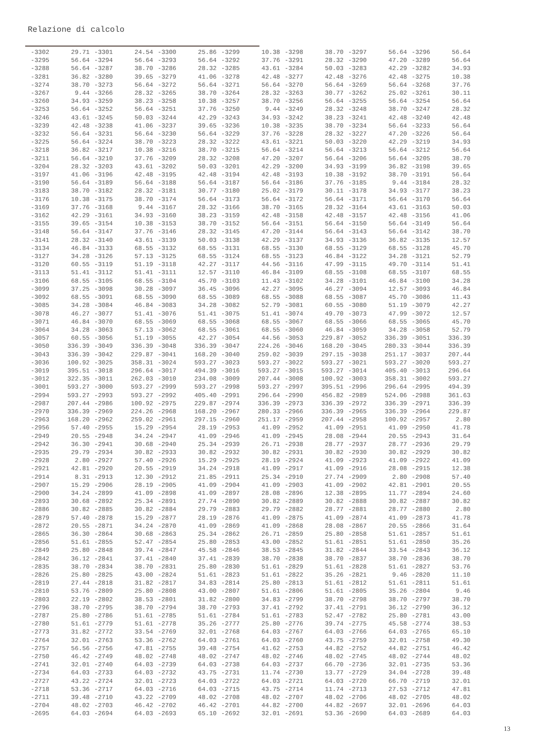Relazione di calcolo
| -3302 | 29.71 | -3301 | 24.54 | -3300 | 25.86 | -3299 | 10.38 | -3298 | 38.70 | -3297 | 56.64 | -3296 | 56.64 |
| -3295 | 56.64 | -3294 | 56.64 | -3293 | 56.64 | -3292 | 37.76 | -3291 | 28.32 | -3290 | 47.20 | -3289 | 56.64 |
| -3288 | 56.64 | -3287 | 38.70 | -3286 | 28.32 | -3285 | 43.61 | -3284 | 50.03 | -3283 | 42.29 | -3282 | 34.93 |
| -3281 | 36.82 | -3280 | 39.65 | -3279 | 41.06 | -3278 | 42.48 | -3277 | 42.48 | -3276 | 42.48 | -3275 | 10.38 |
| -3274 | 38.70 | -3273 | 56.64 | -3272 | 56.64 | -3271 | 56.64 | -3270 | 56.64 | -3269 | 56.64 | -3268 | 37.76 |
| -3267 | 9.44 | -3266 | 28.32 | -3265 | 38.70 | -3264 | 28.32 | -3263 | 30.77 | -3262 | 25.02 | -3261 | 30.11 |
| -3260 | 34.93 | -3259 | 38.23 | -3258 | 10.38 | -3257 | 38.70 | -3256 | 56.64 | -3255 | 56.64 | -3254 | 56.64 |
| -3253 | 56.64 | -3252 | 56.64 | -3251 | 37.76 | -3250 | 9.44 | -3249 | 28.32 | -3248 | 38.70 | -3247 | 28.32 |
| -3246 | 43.61 | -3245 | 50.03 | -3244 | 42.29 | -3243 | 34.93 | -3242 | 38.23 | -3241 | 42.48 | -3240 | 42.48 |
| -3239 | 42.48 | -3238 | 41.06 | -3237 | 39.65 | -3236 | 10.38 | -3235 | 38.70 | -3234 | 56.64 | -3233 | 56.64 |
| -3232 | 56.64 | -3231 | 56.64 | -3230 | 56.64 | -3229 | 37.76 | -3228 | 28.32 | -3227 | 47.20 | -3226 | 56.64 |
| -3225 | 56.64 | -3224 | 38.70 | -3223 | 28.32 | -3222 | 43.61 | -3221 | 50.03 | -3220 | 42.29 | -3219 | 34.93 |
| -3218 | 36.82 | -3217 | 10.38 | -3216 | 38.70 | -3215 | 56.64 | -3214 | 56.64 | -3213 | 56.64 | -3212 | 56.64 |
| -3211 | 56.64 | -3210 | 37.76 | -3209 | 28.32 | -3208 | 47.20 | -3207 | 56.64 | -3206 | 56.64 | -3205 | 38.70 |
| -3204 | 28.32 | -3203 | 43.61 | -3202 | 50.03 | -3201 | 42.29 | -3200 | 34.93 | -3199 | 36.82 | -3198 | 39.65 |
| -3197 | 41.06 | -3196 | 42.48 | -3195 | 42.48 | -3194 | 42.48 | -3193 | 10.38 | -3192 | 38.70 | -3191 | 56.64 |
| -3190 | 56.64 | -3189 | 56.64 | -3188 | 56.64 | -3187 | 56.64 | -3186 | 37.76 | -3185 | 9.44 | -3184 | 28.32 |
| -3183 | 38.70 | -3182 | 28.32 | -3181 | 30.77 | -3180 | 25.02 | -3179 | 30.11 | -3178 | 34.93 | -3177 | 38.23 |
| -3176 | 10.38 | -3175 | 38.70 | -3174 | 56.64 | -3173 | 56.64 | -3172 | 56.64 | -3171 | 56.64 | -3170 | 56.64 |
| -3169 | 37.76 | -3168 | 9.44 | -3167 | 28.32 | -3166 | 38.70 | -3165 | 28.32 | -3164 | 43.61 | -3163 | 50.03 |
| -3162 | 42.29 | -3161 | 34.93 | -3160 | 38.23 | -3159 | 42.48 | -3158 | 42.48 | -3157 | 42.48 | -3156 | 41.06 |
| -3155 | 39.65 | -3154 | 10.38 | -3153 | 38.70 | -3152 | 56.64 | -3151 | 56.64 | -3150 | 56.64 | -3149 | 56.64 |
| -3148 | 56.64 | -3147 | 37.76 | -3146 | 28.32 | -3145 | 47.20 | -3144 | 56.64 | -3143 | 56.64 | -3142 | 38.70 |
| -3141 | 28.32 | -3140 | 43.61 | -3139 | 50.03 | -3138 | 42.29 | -3137 | 34.93 | -3136 | 36.82 | -3135 | 12.57 |
| -3134 | 46.84 | -3133 | 68.55 | -3132 | 68.55 | -3131 | 68.55 | -3130 | 68.55 | -3129 | 68.55 | -3128 | 45.70 |
| -3127 | 34.28 | -3126 | 57.13 | -3125 | 68.55 | -3124 | 68.55 | -3123 | 46.84 | -3122 | 34.28 | -3121 | 52.79 |
| -3120 | 60.55 | -3119 | 51.19 | -3118 | 42.27 | -3117 | 44.56 | -3116 | 47.99 | -3115 | 49.70 | -3114 | 51.41 |
| -3113 | 51.41 | -3112 | 51.41 | -3111 | 12.57 | -3110 | 46.84 | -3109 | 68.55 | -3108 | 68.55 | -3107 | 68.55 |
| -3106 | 68.55 | -3105 | 68.55 | -3104 | 45.70 | -3103 | 11.43 | -3102 | 34.28 | -3101 | 46.84 | -3100 | 34.28 |
| -3099 | 37.25 | -3098 | 30.28 | -3097 | 36.45 | -3096 | 42.27 | -3095 | 46.27 | -3094 | 12.57 | -3093 | 46.84 |
| -3092 | 68.55 | -3091 | 68.55 | -3090 | 68.55 | -3089 | 68.55 | -3088 | 68.55 | -3087 | 45.70 | -3086 | 11.43 |
| -3085 | 34.28 | -3084 | 46.84 | -3083 | 34.28 | -3082 | 52.79 | -3081 | 60.55 | -3080 | 51.19 | -3079 | 42.27 |
| -3078 | 46.27 | -3077 | 51.41 | -3076 | 51.41 | -3075 | 51.41 | -3074 | 49.70 | -3073 | 47.99 | -3072 | 12.57 |
| -3071 | 46.84 | -3070 | 68.55 | -3069 | 68.55 | -3068 | 68.55 | -3067 | 68.55 | -3066 | 68.55 | -3065 | 45.70 |
| -3064 | 34.28 | -3063 | 57.13 | -3062 | 68.55 | -3061 | 68.55 | -3060 | 46.84 | -3059 | 34.28 | -3058 | 52.79 |
| -3057 | 60.55 | -3056 | 51.19 | -3055 | 42.27 | -3054 | 44.56 | -3053 | 229.87 | -3052 | 336.39 | -3051 | 336.39 |
| -3050 | 336.39 | -3049 | 336.39 | -3048 | 336.39 | -3047 | 224.26 | -3046 | 168.20 | -3045 | 280.33 | -3044 | 336.39 |
| -3043 | 336.39 | -3042 | 229.87 | -3041 | 168.20 | -3040 | 259.02 | -3039 | 297.15 | -3038 | 251.17 | -3037 | 207.44 |
| -3036 | 100.92 | -3025 | 358.31 | -3024 | 593.27 | -3023 | 593.27 | -3022 | 593.27 | -3021 | 593.27 | -3020 | 593.27 |
| -3019 | 395.51 | -3018 | 296.64 | -3017 | 494.39 | -3016 | 593.27 | -3015 | 593.27 | -3014 | 405.40 | -3013 | 296.64 |
| -3012 | 322.35 | -3011 | 262.03 | -3010 | 234.08 | -3009 | 207.44 | -3008 | 100.92 | -3003 | 358.31 | -3002 | 593.27 |
| -3001 | 593.27 | -3000 | 593.27 | -2999 | 593.27 | -2998 | 593.27 | -2997 | 395.51 | -2996 | 296.64 | -2995 | 494.39 |
| -2994 | 593.27 | -2993 | 593.27 | -2992 | 405.40 | -2991 | 296.64 | -2990 | 456.82 | -2989 | 524.06 | -2988 | 361.63 |
| -2987 | 207.44 | -2986 | 100.92 | -2975 | 229.87 | -2974 | 336.39 | -2973 | 336.39 | -2972 | 336.39 | -2971 | 336.39 |
| -2970 | 336.39 | -2969 | 224.26 | -2968 | 168.20 | -2967 | 280.33 | -2966 | 336.39 | -2965 | 336.39 | -2964 | 229.87 |
| -2963 | 168.20 | -2962 | 259.02 | -2961 | 297.15 | -2960 | 251.17 | -2959 | 207.44 | -2958 | 100.92 | -2957 | 2.80 |
| -2956 | 57.40 | -2955 | 15.29 | -2954 | 28.19 | -2953 | 41.09 | -2952 | 41.09 | -2951 | 41.09 | -2950 | 41.78 |
| -2949 | 20.55 | -2948 | 34.24 | -2947 | 41.09 | -2946 | 41.09 | -2945 | 28.08 | -2944 | 20.55 | -2943 | 31.64 |
| -2942 | 36.30 | -2941 | 30.68 | -2940 | 25.34 | -2939 | 26.71 | -2938 | 28.77 | -2937 | 28.77 | -2936 | 29.79 |
| -2935 | 29.79 | -2934 | 30.82 | -2933 | 30.82 | -2932 | 30.82 | -2931 | 30.82 | -2930 | 30.82 | -2929 | 30.82 |
| -2928 | 2.80 | -2927 | 57.40 | -2926 | 15.29 | -2925 | 28.19 | -2924 | 41.09 | -2923 | 41.09 | -2922 | 41.09 |
| -2921 | 42.81 | -2920 | 20.55 | -2919 | 34.24 | -2918 | 41.09 | -2917 | 41.09 | -2916 | 28.08 | -2915 | 12.38 |
| -2914 | 8.31 | -2913 | 12.30 | -2912 | 21.85 | -2911 | 25.34 | -2910 | 27.74 | -2909 | 2.80 | -2908 | 57.40 |
| -2907 | 15.29 | -2906 | 28.19 | -2905 | 41.09 | -2904 | 41.09 | -2903 | 41.09 | -2902 | 42.81 | -2901 | 20.55 |
| -2900 | 34.24 | -2899 | 41.09 | -2898 | 41.09 | -2897 | 28.08 | -2896 | 12.38 | -2895 | 11.77 | -2894 | 24.60 |
| -2893 | 30.68 | -2892 | 25.34 | -2891 | 27.74 | -2890 | 30.82 | -2889 | 30.82 | -2888 | 30.82 | -2887 | 30.82 |
| -2886 | 30.82 | -2885 | 30.82 | -2884 | 29.79 | -2883 | 29.79 | -2882 | 28.77 | -2881 | 28.77 | -2880 | 2.80 |
| -2879 | 57.40 | -2878 | 15.29 | -2877 | 28.19 | -2876 | 41.09 | -2875 | 41.09 | -2874 | 41.09 | -2873 | 41.78 |
| -2872 | 20.55 | -2871 | 34.24 | -2870 | 41.09 | -2869 | 41.09 | -2868 | 28.08 | -2867 | 20.55 | -2866 | 31.64 |
| -2865 | 36.30 | -2864 | 30.68 | -2863 | 25.34 | -2862 | 26.71 | -2859 | 25.80 | -2858 | 51.61 | -2857 | 51.61 |
| -2856 | 51.61 | -2855 | 52.47 | -2854 | 25.80 | -2853 | 43.00 | -2852 | 51.61 | -2851 | 51.61 | -2850 | 35.26 |
| -2849 | 25.80 | -2848 | 39.74 | -2847 | 45.58 | -2846 | 38.53 | -2845 | 31.82 | -2844 | 33.54 | -2843 | 36.12 |
| -2842 | 36.12 | -2841 | 37.41 | -2840 | 37.41 | -2839 | 38.70 | -2838 | 38.70 | -2837 | 38.70 | -2836 | 38.70 |
| -2835 | 38.70 | -2834 | 38.70 | -2831 | 25.80 | -2830 | 51.61 | -2829 | 51.61 | -2828 | 51.61 | -2827 | 53.76 |
| -2826 | 25.80 | -2825 | 43.00 | -2824 | 51.61 | -2823 | 51.61 | -2822 | 35.26 | -2821 | 9.46 | -2820 | 11.10 |
| -2819 | 27.44 | -2818 | 31.82 | -2817 | 34.83 | -2814 | 25.80 | -2813 | 51.61 | -2812 | 51.61 | -2811 | 51.61 |
| -2810 | 53.76 | -2809 | 25.80 | -2808 | 43.00 | -2807 | 51.61 | -2806 | 51.61 | -2805 | 35.26 | -2804 | 9.46 |
| -2803 | 22.19 | -2802 | 38.53 | -2801 | 31.82 | -2800 | 34.83 | -2799 | 38.70 | -2798 | 38.70 | -2797 | 38.70 |
| -2796 | 38.70 | -2795 | 38.70 | -2794 | 38.70 | -2793 | 37.41 | -2792 | 37.41 | -2791 | 36.12 | -2790 | 36.12 |
| -2787 | 25.80 | -2786 | 51.61 | -2785 | 51.61 | -2784 | 51.61 | -2783 | 52.47 | -2782 | 25.80 | -2781 | 43.00 |
| -2780 | 51.61 | -2779 | 51.61 | -2778 | 35.26 | -2777 | 25.80 | -2776 | 39.74 | -2775 | 45.58 | -2774 | 38.53 |
| -2773 | 31.82 | -2772 | 33.54 | -2769 | 32.01 | -2768 | 64.03 | -2767 | 64.03 | -2766 | 64.03 | -2765 | 65.10 |
| -2764 | 32.01 | -2763 | 53.36 | -2762 | 64.03 | -2761 | 64.03 | -2760 | 43.75 | -2759 | 32.01 | -2758 | 49.30 |
| -2757 | 56.56 | -2756 | 47.81 | -2755 | 39.48 | -2754 | 41.62 | -2753 | 44.82 | -2752 | 44.82 | -2751 | 46.42 |
| -2750 | 46.42 | -2749 | 48.02 | -2748 | 48.02 | -2747 | 48.02 | -2746 | 48.02 | -2745 | 48.02 | -2744 | 48.02 |
| -2741 | 32.01 | -2740 | 64.03 | -2739 | 64.03 | -2738 | 64.03 | -2737 | 66.70 | -2736 | 32.01 | -2735 | 53.36 |
| -2734 | 64.03 | -2733 | 64.03 | -2732 | 43.75 | -2731 | 11.74 | -2730 | 13.77 | -2729 | 34.04 | -2728 | 39.48 |
| -2727 | 43.22 | -2724 | 32.01 | -2723 | 64.03 | -2722 | 64.03 | -2721 | 64.03 | -2720 | 66.70 | -2719 | 32.01 |
| -2718 | 53.36 | -2717 | 64.03 | -2716 | 64.03 | -2715 | 43.75 | -2714 | 11.74 | -2713 | 27.53 | -2712 | 47.81 |
| -2711 | 39.48 | -2710 | 43.22 | -2709 | 48.02 | -2708 | 48.02 | -2707 | 48.02 | -2706 | 48.02 | -2705 | 48.02 |
| -2704 | 48.02 | -2703 | 46.42 | -2702 | 46.42 | -2701 | 44.82 | -2700 | 44.82 | -2697 | 32.01 | -2696 | 64.03 |
| -2695 | 64.03 | -2694 | 64.03 | -2693 | 65.10 | -2692 | 32.01 | -2691 | 53.36 | -2690 | 64.03 | -2689 | 64.03 |
13